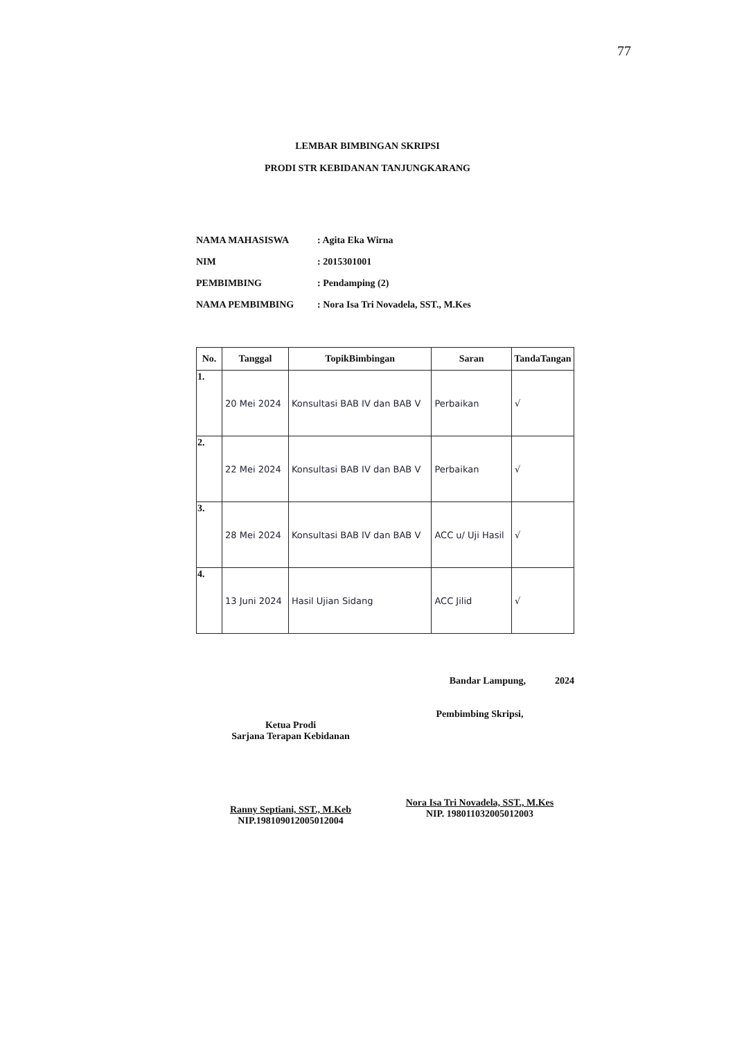77
LEMBAR BIMBINGAN SKRIPSI
PRODI STR KEBIDANAN TANJUNGKARANG
NAMA MAHASISWA: Agita Eka Wirna
NIM: 2015301001
PEMBIMBING: Pendamping (2)
NAMA PEMBIMBING: Nora Isa Tri Novadela, SST., M.Kes
| No. | Tanggal | TopikBimbingan | Saran | TandaTangan |
| --- | --- | --- | --- | --- |
| 1. | 20 Mei 2024 | Konsultasi BAB IV dan BAB V | Perbaikan | √ |
| 2. | 22 Mei 2024 | Konsultasi BAB IV dan BAB V | Perbaikan | √ |
| 3. | 28 Mei 2024 | Konsultasi BAB IV dan BAB V | ACC u/ Uji Hasil | √ |
| 4. | 13 Juni 2024 | Hasil Ujian Sidang | ACC Jilid | √ |
Ketua Prodi
Sarjana Terapan Kebidanan
Ranny Septiani, SST., M.Keb
NIP.198109012005012004
Bandar Lampung, 2024
Pembimbing Skripsi,
Nora Isa Tri Novadela, SST., M.Kes
NIP. 198011032005012003